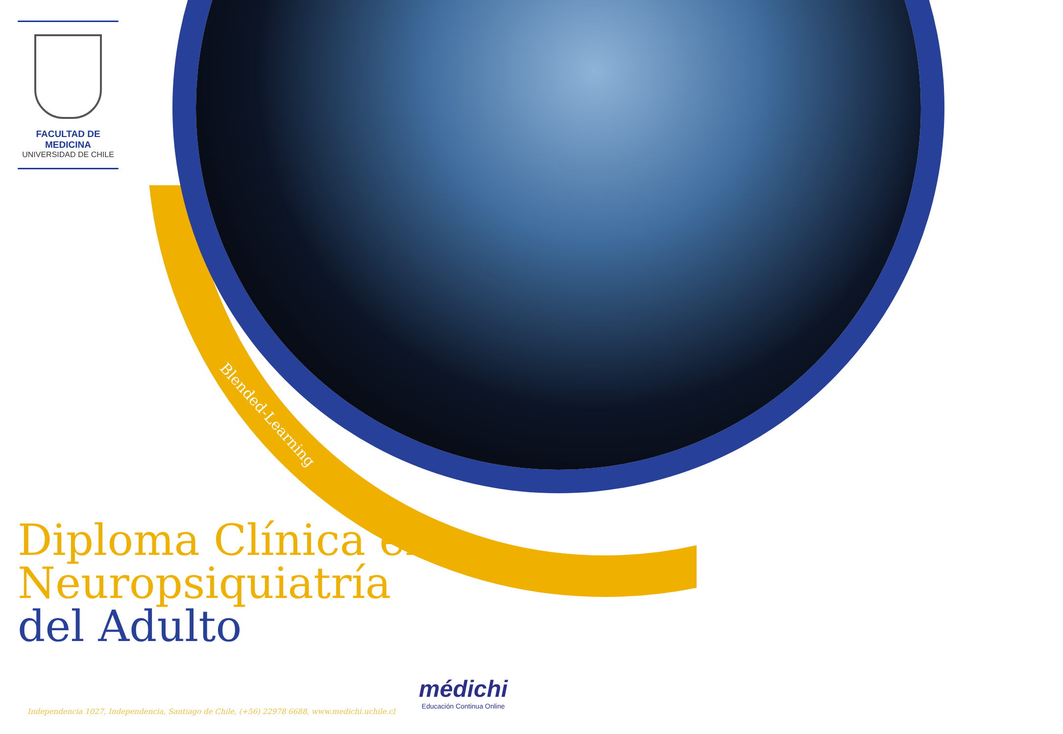Blended-Learning
FACULTAD DE MEDICINA
UNIVERSIDAD DE CHILE
Diploma Clínica en
Neuropsiquiatría
del Adulto
Independencia 1027, Independencia, Santiago de Chile, (+56) 22978 6688, www.medichi.uchile.cl
médichi
Educación Continua Online